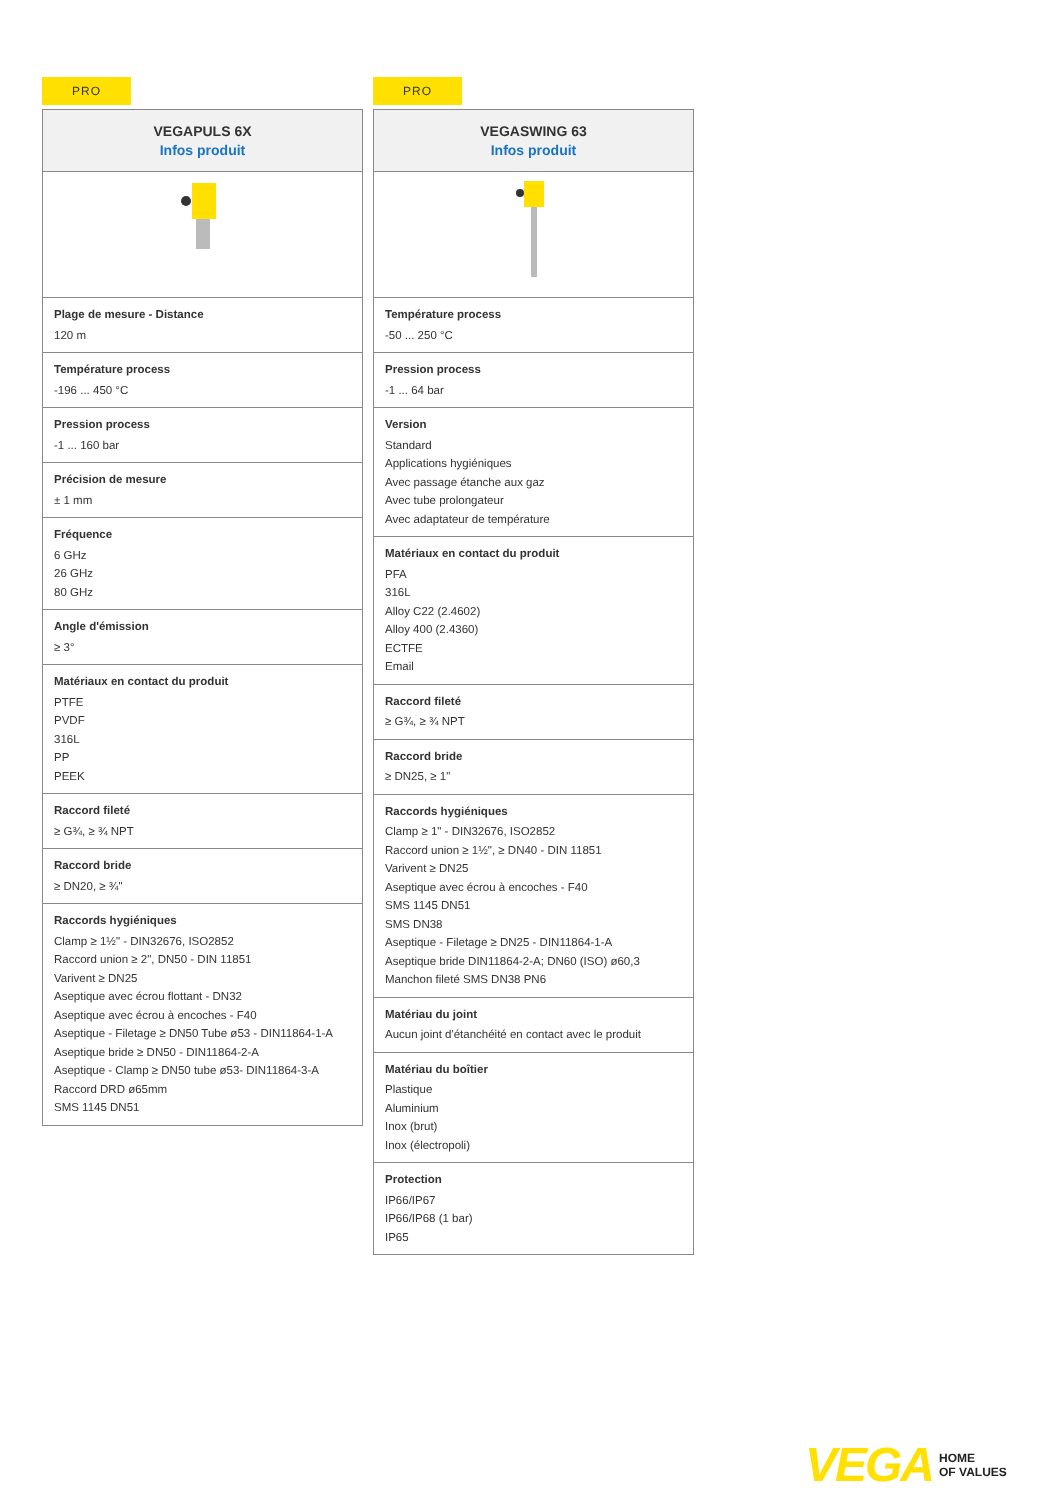PRO
| VEGAPULS 6X Infos produit |
| --- |
| Plage de mesure - Distance 120 m |
| Température process -196 ... 450 °C |
| Pression process -1 ... 160 bar |
| Précision de mesure ± 1 mm |
| Fréquence 6 GHz 26 GHz 80 GHz |
| Angle d'émission ≥ 3° |
| Matériaux en contact du produit PTFE PVDF 316L PP PEEK |
| Raccord fileté ≥ G¾, ≥ ¾ NPT |
| Raccord bride ≥ DN20, ≥ ¾" |
| Raccords hygiéniques Clamp ≥ 1½" - DIN32676, ISO2852 Raccord union ≥ 2", DN50 - DIN 11851 Varivent ≥ DN25 Aseptique avec écrou flottant - DN32 Aseptique avec écrou à encoches - F40 Aseptique - Filetage ≥ DN50 Tube ø53 - DIN11864-1-A Aseptique bride ≥ DN50 - DIN11864-2-A Aseptique - Clamp ≥ DN50 tube ø53- DIN11864-3-A Raccord DRD ø65mm SMS 1145 DN51 |
PRO
| VEGASWING 63 Infos produit |
| --- |
| Température process -50 ... 250 °C |
| Pression process -1 ... 64 bar |
| Version Standard Applications hygiéniques Avec passage étanche aux gaz Avec tube prolongateur Avec adaptateur de température |
| Matériaux en contact du produit PFA 316L Alloy C22 (2.4602) Alloy 400 (2.4360) ECTFE Email |
| Raccord fileté ≥ G¾, ≥ ¾ NPT |
| Raccord bride ≥ DN25, ≥ 1" |
| Raccords hygiéniques Clamp ≥ 1" - DIN32676, ISO2852 Raccord union ≥ 1½", ≥ DN40 - DIN 11851 Varivent ≥ DN25 Aseptique avec écrou à encoches - F40 SMS 1145 DN51 SMS DN38 Aseptique - Filetage ≥ DN25 - DIN11864-1-A Aseptique bride DIN11864-2-A; DN60 (ISO) ø60,3 Manchon fileté SMS DN38 PN6 |
| Matériau du joint Aucun joint d'étanchéité en contact avec le produit |
| Matériau du boîtier Plastique Aluminium Inox (brut) Inox (électropoli) |
| Protection IP66/IP67 IP66/IP68 (1 bar) IP65 |
VEGA HOME
OF VALUES